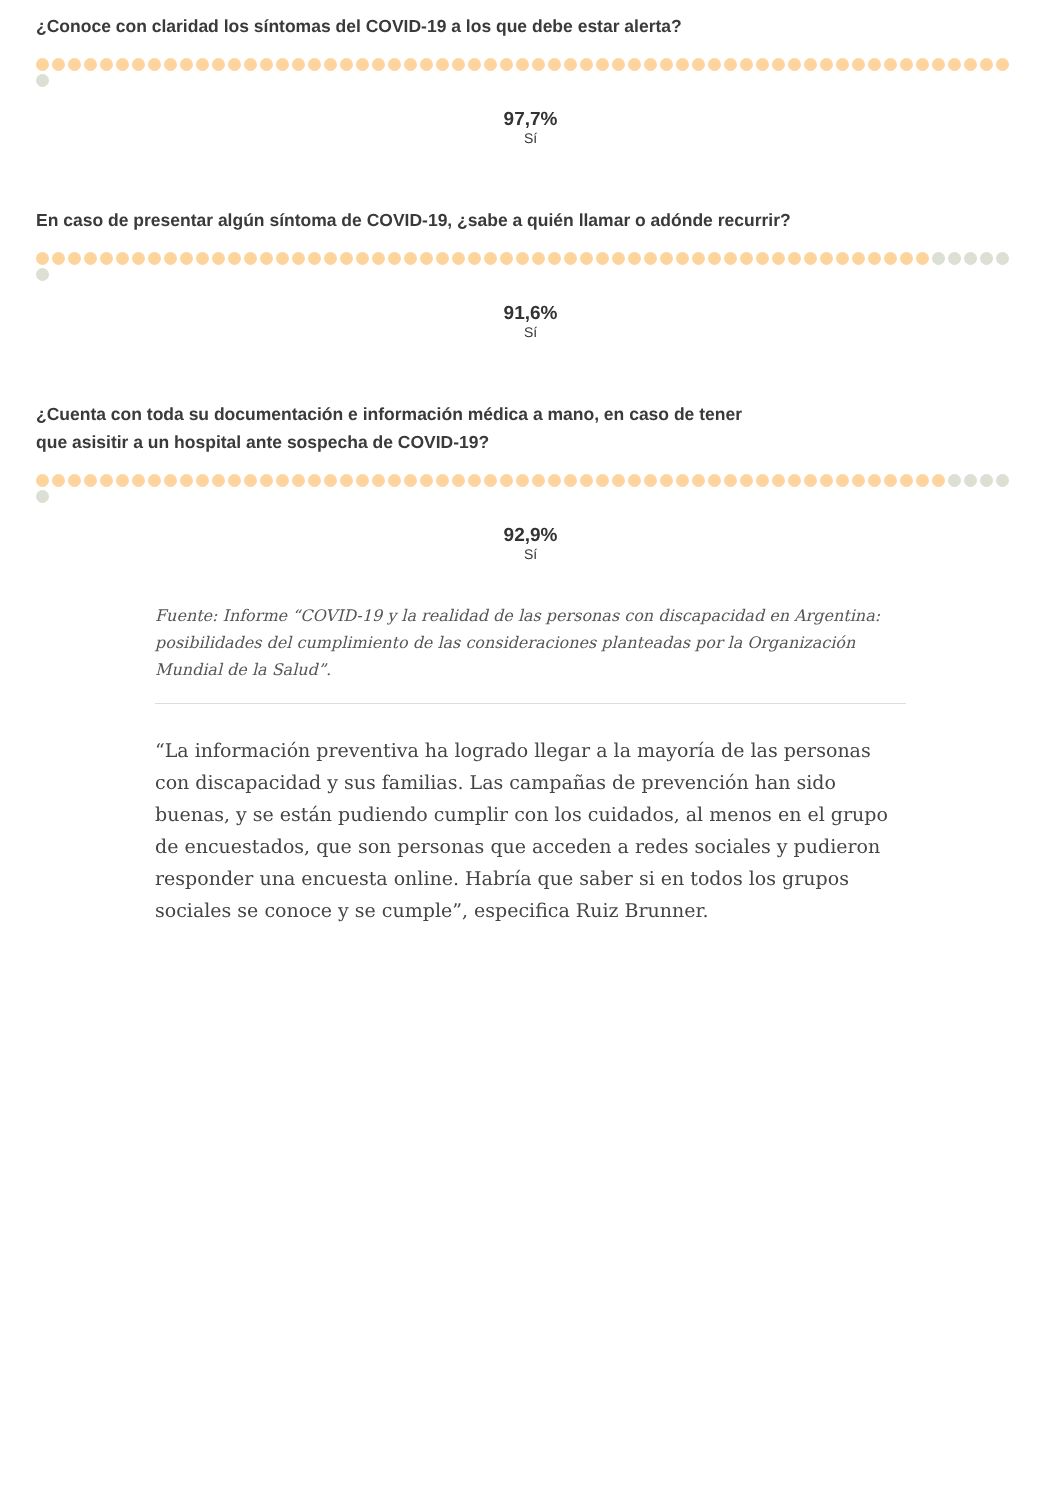¿Conoce con claridad los síntomas del COVID-19 a los que debe estar alerta?
97,7%
Sí
En caso de presentar algún síntoma de COVID-19, ¿sabe a quién llamar o adónde recurrir?
91,6%
Sí
¿Cuenta con toda su documentación e información médica a mano, en caso de tener
que asisitir a un hospital ante sospecha de COVID-19?
92,9%
Sí
Fuente: Informe “COVID-19 y la realidad de las personas con discapacidad en Argentina: posibilidades del cumplimiento de las consideraciones planteadas por la Organización Mundial de la Salud”.
“La información preventiva ha logrado llegar a la mayoría de las personas con discapacidad y sus familias. Las campañas de prevención han sido buenas, y se están pudiendo cumplir con los cuidados, al menos en el grupo de encuestados, que son personas que acceden a redes sociales y pudieron responder una encuesta online. Habría que saber si en todos los grupos sociales se conoce y se cumple”, especifica Ruiz Brunner.